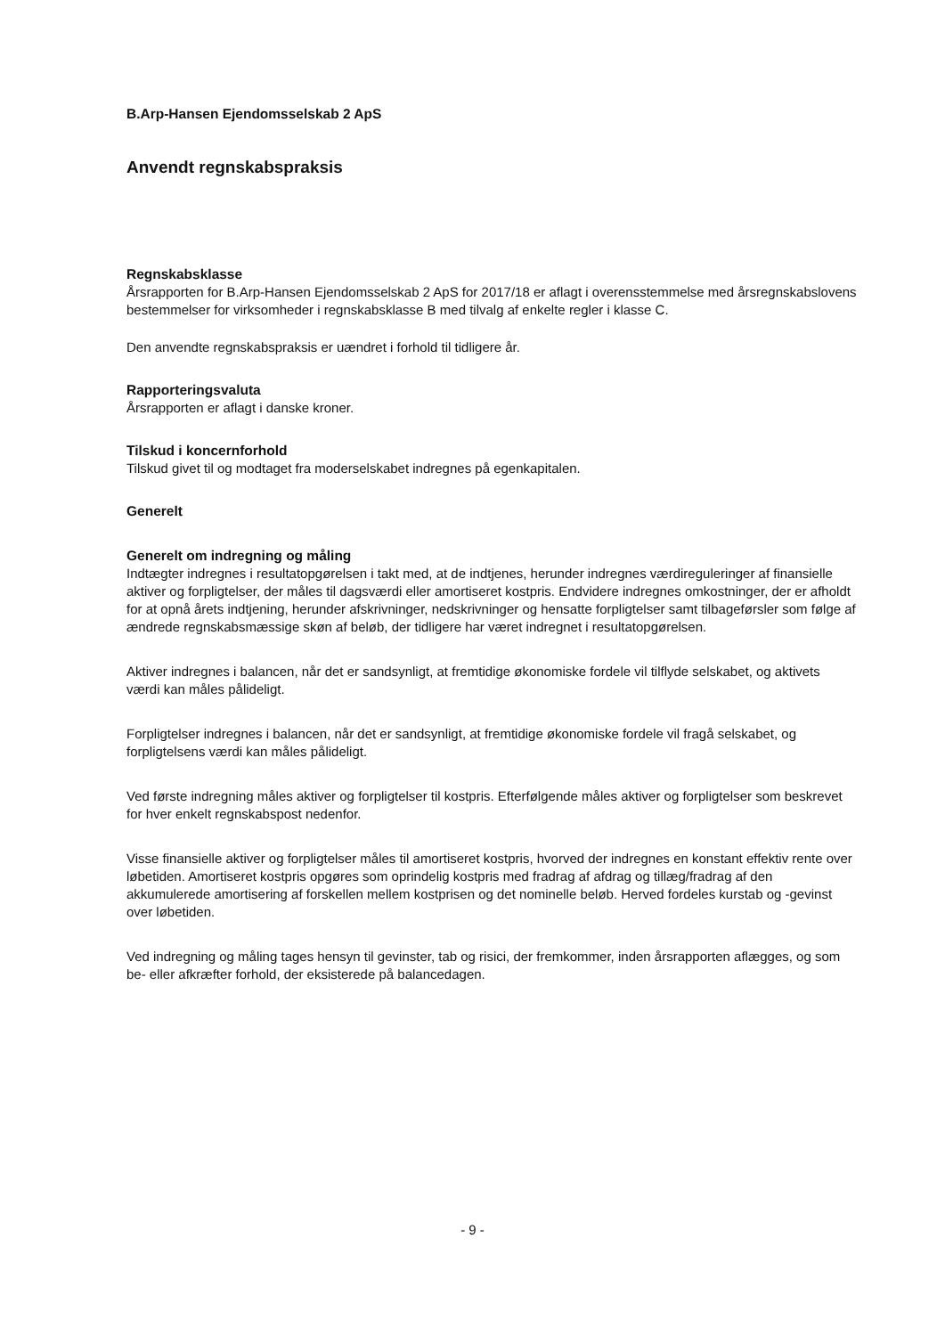B.Arp-Hansen Ejendomsselskab 2 ApS
Anvendt regnskabspraksis
Regnskabsklasse
Årsrapporten for B.Arp-Hansen Ejendomsselskab 2 ApS for 2017/18 er aflagt i overensstemmelse med årsregnskabslovens bestemmelser for virksomheder i regnskabsklasse B med tilvalg af enkelte regler i klasse C.
Den anvendte regnskabspraksis er uændret i forhold til tidligere år.
Rapporteringsvaluta
Årsrapporten er aflagt i danske kroner.
Tilskud i koncernforhold
Tilskud givet til og modtaget fra moderselskabet indregnes på egenkapitalen.
Generelt
Generelt om indregning og måling
Indtægter indregnes i resultatopgørelsen i takt med, at de indtjenes, herunder indregnes værdireguleringer af finansielle aktiver og forpligtelser, der måles til dagsværdi eller amortiseret kostpris. Endvidere indregnes omkostninger, der er afholdt for at opnå årets indtjening, herunder afskrivninger, nedskrivninger og hensatte forpligtelser samt tilbageførsler som følge af ændrede regnskabsmæssige skøn af beløb, der tidligere har været indregnet i resultatopgørelsen.
Aktiver indregnes i balancen, når det er sandsynligt, at fremtidige økonomiske fordele vil tilflyde selskabet, og aktivets værdi kan måles pålideligt.
Forpligtelser indregnes i balancen, når det er sandsynligt, at fremtidige økonomiske fordele vil fragå selskabet, og forpligtelsens værdi kan måles pålideligt.
Ved første indregning måles aktiver og forpligtelser til kostpris. Efterfølgende måles aktiver og forpligtelser som beskrevet for hver enkelt regnskabspost nedenfor.
Visse finansielle aktiver og forpligtelser måles til amortiseret kostpris, hvorved der indregnes en konstant effektiv rente over løbetiden. Amortiseret kostpris opgøres som oprindelig kostpris med fradrag af afdrag og tillæg/fradrag af den akkumulerede amortisering af forskellen mellem kostprisen og det nominelle beløb. Herved fordeles kurstab og -gevinst over løbetiden.
Ved indregning og måling tages hensyn til gevinster, tab og risici, der fremkommer, inden årsrapporten aflægges, og som be- eller afkræfter forhold, der eksisterede på balancedagen.
- 9 -